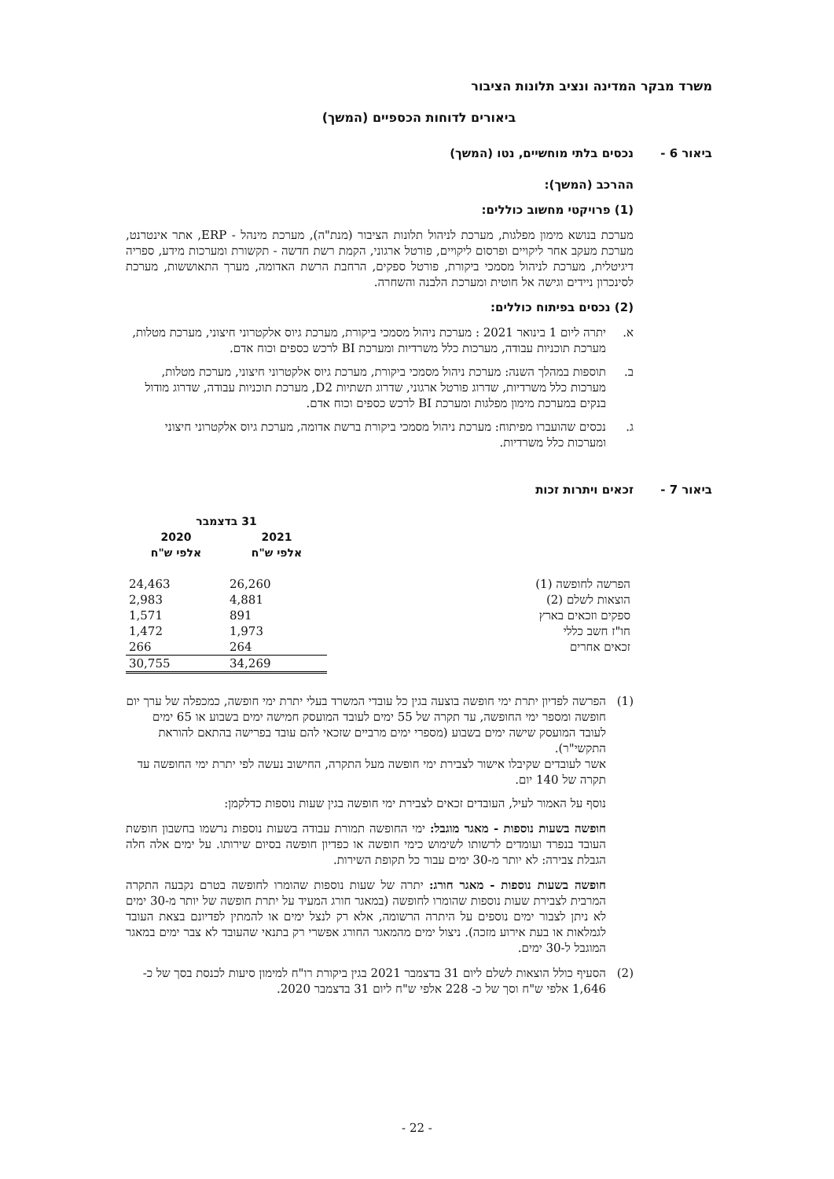משרד מבקר המדינה ונציב תלונות הציבור
ביאורים לדוחות הכספיים (המשך)
ביאור 6 - נכסים בלתי מוחשיים, נטו (המשך)
ההרכב (המשך):
(1) פרויקטי מחשוב כוללים:
מערכת בנושא מימון מפלגות, מערכת לניהול תלונות הציבור (מנת"ה), מערכת מינהל - ERP, אתר אינטרנט, מערכת מעקב אחר ליקויים ופרסום ליקויים, פורטל ארגוני, הקמת רשת חדשה - תקשורת ומערכות מידע, ספריה דיגיטלית, מערכת לניהול מסמכי ביקורת, פורטל ספקים, הרחבת הרשת האדומה, מערך התאוששות, מערכת לסינכרון ניידים וגישה אל חוטית ומערכת הלבנה והשחרה.
(2) נכסים בפיתוח כוללים:
א. יתרה ליום 1 בינואר 2021 : מערכת ניהול מסמכי ביקורת, מערכת גיוס אלקטרוני חיצוני, מערכת מטלות, מערכת תוכניות עבודה, מערכות כלל משרדיות ומערכת BI לרכש כספים וכוח אדם.
ב. תוספות במהלך השנה: מערכת ניהול מסמכי ביקורת, מערכת גיוס אלקטרוני חיצוני, מערכת מטלות, מערכות כלל משרדיות, שדרוג פורטל ארגוני, שדרוג תשתיות D2, מערכת תוכניות עבודה, שדרוג מודול בנקים במערכת מימון מפלגות ומערכת BI לרכש כספים וכוח אדם.
ג. נכסים שהועברו מפיתוח: מערכת ניהול מסמכי ביקורת ברשת אדומה, מערכת גיוס אלקטרוני חיצוני ומערכות כלל משרדיות.
ביאור 7 - זכאים ויתרות זכות
| | 31 בדצמבר | |
| --- | --- | --- |
| | 2021 אלפי ש"ח | 2020 אלפי ש"ח |
| הפרשה לחופשה (1) | 26,260 | 24,463 |
| הוצאות לשלם (2) | 4,881 | 2,983 |
| ספקים וזכאים בארץ | 891 | 1,571 |
| חו"ז חשב כללי | 1,973 | 1,472 |
| זכאים אחרים | 264 | 266 |
| | 34,269 | 30,755 |
(1) הפרשה לפדיון יתרת ימי חופשה בוצעה בגין כל עובדי המשרד בעלי יתרת ימי חופשה, כמכפלה של ערך יום חופשה ומספר ימי החופשה, עד תקרה של 55 ימים לעובד המועסק חמישה ימים בשבוע או 65 ימים לעובד המועסק שישה ימים בשבוע (מספרי ימים מרביים שזכאי להם עובד בפרישה בהתאם להוראת התקשי"ר).
אשר לעובדים שקיבלו אישור לצבירת ימי חופשה מעל התקרה, החישוב נעשה לפי יתרת ימי החופשה עד תקרה של 140 יום.
נוסף על האמור לעיל, העובדים זכאים לצבירת ימי חופשה בגין שעות נוספות כדלקמן:
חופשה בשעות נוספות - מאגר מוגבל: ימי החופשה תמורת עבודה בשעות נוספות נרשמו בחשבון חופשת העובד בנפרד ועומדים לרשותו לשימוש כימי חופשה או כפדיון חופשה בסיום שירותו. על ימים אלה חלה הגבלת צבירה: לא יותר מ-30 ימים עבור כל תקופת השירות.
חופשה בשעות נוספות - מאגר חורג: יתרה של שעות נוספות שהומרו לחופשה בטרם נקבעה התקרה המרבית לצבירת שעות נוספות שהומרו לחופשה (במאגר חורג המעיד על יתרת חופשה של יותר מ-30 ימים לא ניתן לצבור ימים נוספים על היתרה הרשומה, אלא רק לנצל ימים או להמתין לפדיונם בצאת העובד לגמלאות או בעת אירוע מזכה). ניצול ימים מהמאגר החורג אפשרי רק בתנאי שהעובד לא צבר ימים במאגר המוגבל ל-30 ימים.
(2) הסעיף כולל הוצאות לשלם ליום 31 בדצמבר 2021 בגין ביקורת רו"ח למימון סיעות לכנסת בסך של כ- 1,646 אלפי ש"ח וסך של כ- 228 אלפי ש"ח ליום 31 בדצמבר 2020.
- 22 -